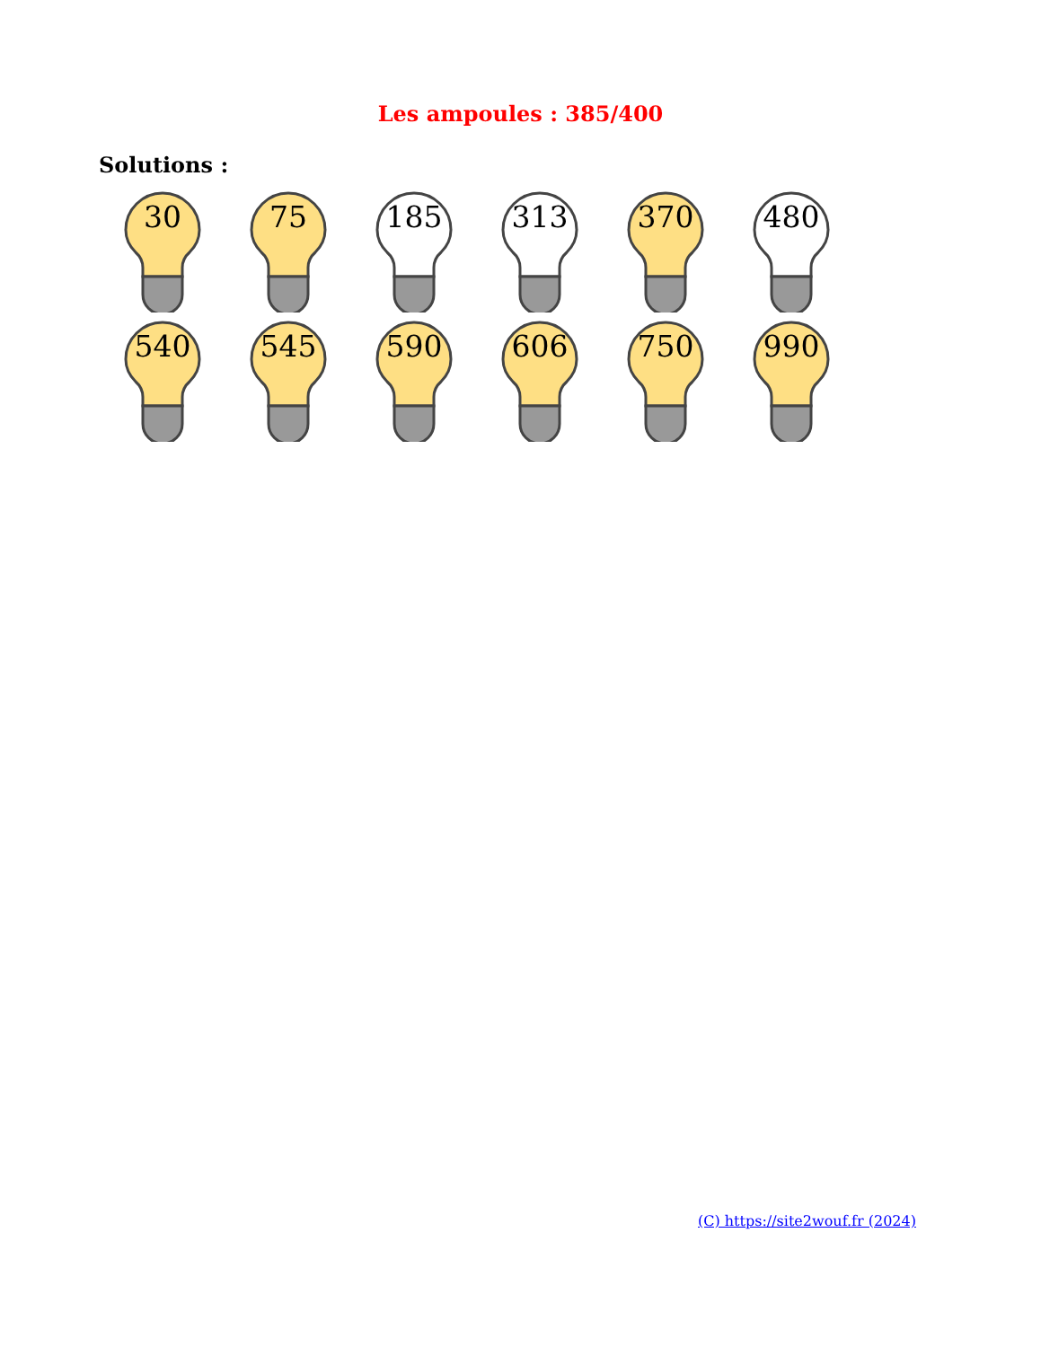Les ampoules : 385/400
Solutions :
30
75
185
313
370
480
540
545
590
606
750
990
(C) https://site2wouf.fr (2024)